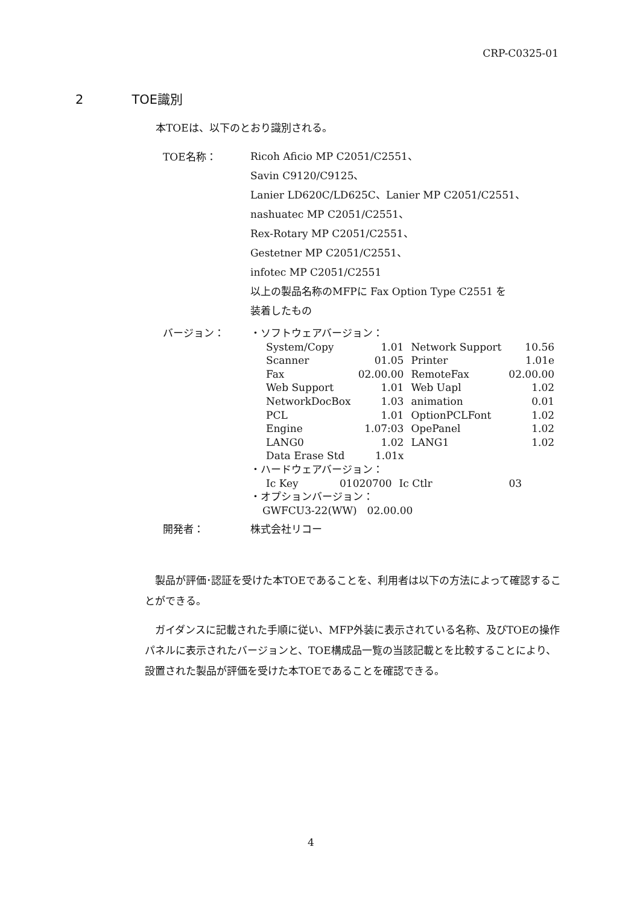CRP-C0325-01
2 TOE識別
本TOEは、以下のとおり識別される。
TOE名称：
Ricoh Aficio MP C2051/C2551、
Savin C9120/C9125、
Lanier LD620C/LD625C、Lanier MP C2051/C2551、
nashuatec MP C2051/C2551、
Rex-Rotary MP C2051/C2551、
Gestetner MP C2051/C2551、
infotec MP C2051/C2551
以上の製品名称のMFPに Fax Option Type C2551 を
装着したもの
バージョン：
・ソフトウェアバージョン：
| System/Copy | 1.01 | Network Support | 10.56 |
| Scanner | 01.05 | Printer | 1.01e |
| Fax | 02.00.00 | RemoteFax | 02.00.00 |
| Web Support | 1.01 | Web Uapl | 1.02 |
| NetworkDocBox | 1.03 | animation | 0.01 |
| PCL | 1.01 | OptionPCLFont | 1.02 |
| Engine | 1.07:03 | OpePanel | 1.02 |
| LANG0 | 1.02 | LANG1 | 1.02 |
| Data Erase Std | 1.01x | | |
・ハードウェアバージョン：
| Ic Key | 01020700 | Ic Ctlr | 03 |
・オプションバージョン：
GWFCU3-22(WW)　02.00.00
開発者：
株式会社リコー
製品が評価･認証を受けた本TOEであることを、利用者は以下の方法によって確認することができる。
ガイダンスに記載された手順に従い、MFP外装に表示されている名称、及びTOEの操作パネルに表示されたバージョンと、TOE構成品一覧の当該記載とを比較することにより、設置された製品が評価を受けた本TOEであることを確認できる。
4